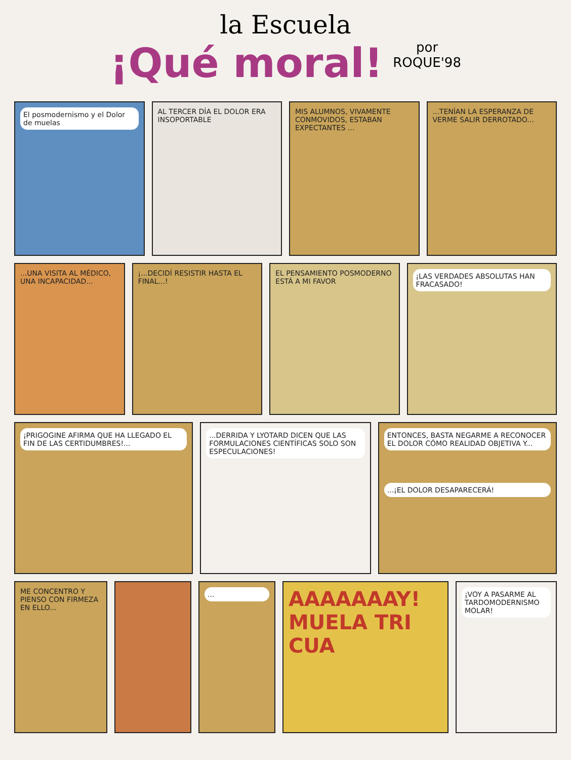la Escuela
¡Qué moral!
por
ROQUE'98
El posmodernismo y el Dolor de muelas
AL TERCER DÍA EL DOLOR ERA INSOPORTABLE
MIS ALUMNOS, VIVAMENTE CONMOVIDOS, ESTABAN EXPECTANTES ...
...TENÍAN LA ESPERANZA DE VERME SALIR DERROTADO...
...UNA VISITA AL MÉDICO, UNA INCAPACIDAD...
¡...DECIDÍ RESISTIR HASTA EL FINAL...!
EL PENSAMIENTO POSMODERNO ESTÁ A MI FAVOR
¡LAS VERDADES ABSOLUTAS HAN FRACASADO!
¡PRIGOGINE AFIRMA QUE HA LLEGADO EL FIN DE LAS CERTIDUMBRES!...
...DERRIDA Y LYOTARD DICEN QUE LAS FORMULACIONES CIENTÍFICAS SOLO SON ESPECULACIONES!
ENTONCES, BASTA NEGARME A RECONOCER EL DOLOR CÓMO REALIDAD OBJETIVA Y...
...¡EL DOLOR DESAPARECERÁ!
ME CONCENTRO Y PIENSO CON FIRMEZA EN ELLO...
...
AAAAAAAY! MUELA TRI CUA
¡VOY A PASARME AL TARDOMODERNISMO MOLAR!